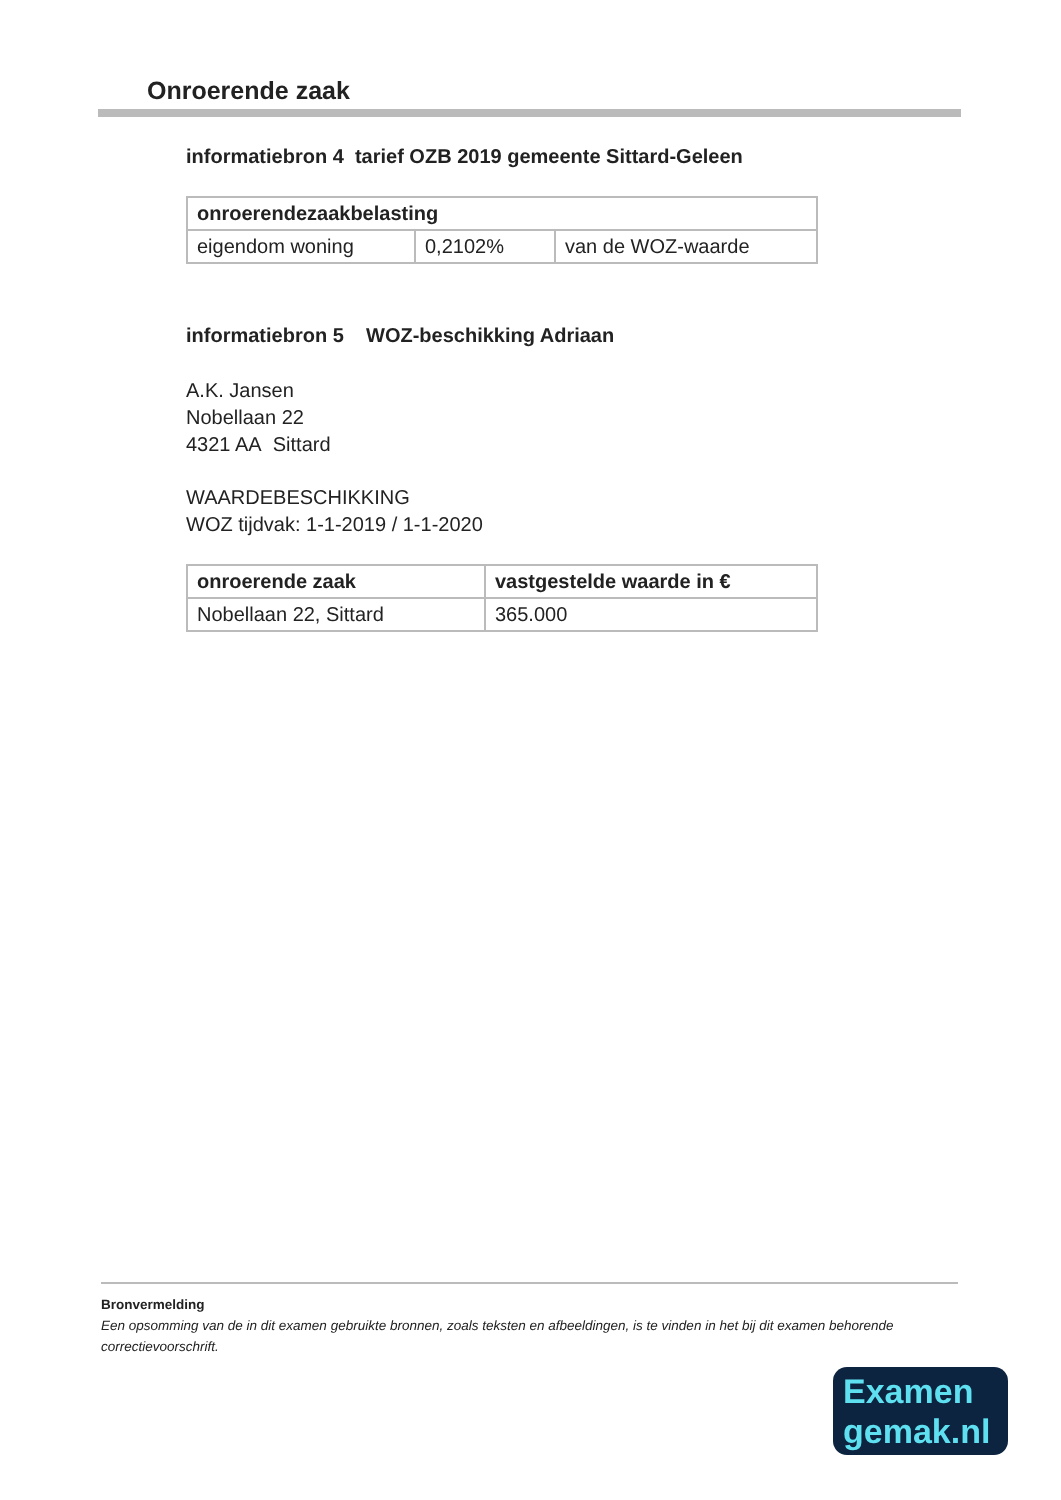Onroerende zaak
informatiebron 4 tarief OZB 2019 gemeente Sittard-Geleen
| onroerendezaakbelasting | | |
| --- | --- | --- |
| eigendom woning | 0,2102% | van de WOZ-waarde |
informatiebron 5 WOZ-beschikking Adriaan
A.K. Jansen
Nobellaan 22
4321 AA Sittard
WAARDEBESCHIKKING
WOZ tijdvak: 1-1-2019 / 1-1-2020
| onroerende zaak | vastgestelde waarde in € |
| --- | --- |
| Nobellaan 22, Sittard | 365.000 |
Bronvermelding
Een opsomming van de in dit examen gebruikte bronnen, zoals teksten en afbeeldingen, is te vinden in het bij dit examen behorende correctievoorschrift.
Examen
gemak.nl